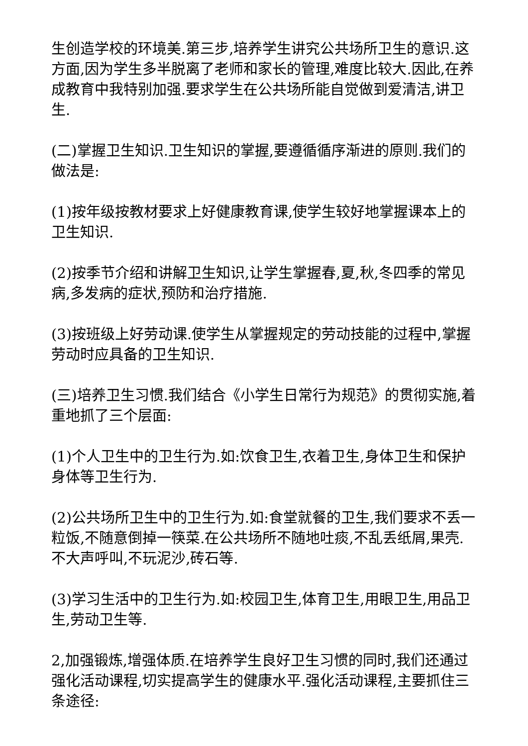生创造学校的环境美.第三步,培养学生讲究公共场所卫生的意识.这方面,因为学生多半脱离了老师和家长的管理,难度比较大.因此,在养成教育中我特别加强.要求学生在公共场所能自觉做到爱清洁,讲卫生.
(二)掌握卫生知识.卫生知识的掌握,要遵循循序渐进的原则.我们的做法是:
(1)按年级按教材要求上好健康教育课,使学生较好地掌握课本上的卫生知识.
(2)按季节介绍和讲解卫生知识,让学生掌握春,夏,秋,冬四季的常见病,多发病的症状,预防和治疗措施.
(3)按班级上好劳动课.使学生从掌握规定的劳动技能的过程中,掌握劳动时应具备的卫生知识.
(三)培养卫生习惯.我们结合《小学生日常行为规范》的贯彻实施,着重地抓了三个层面:
(1)个人卫生中的卫生行为.如:饮食卫生,衣着卫生,身体卫生和保护身体等卫生行为.
(2)公共场所卫生中的卫生行为.如:食堂就餐的卫生,我们要求不丢一粒饭,不随意倒掉一筷菜.在公共场所不随地吐痰,不乱丢纸屑,果壳.不大声呼叫,不玩泥沙,砖石等.
(3)学习生活中的卫生行为.如:校园卫生,体育卫生,用眼卫生,用品卫生,劳动卫生等.
2,加强锻炼,增强体质.在培养学生良好卫生习惯的同时,我们还通过强化活动课程,切实提高学生的健康水平.强化活动课程,主要抓住三条途径: